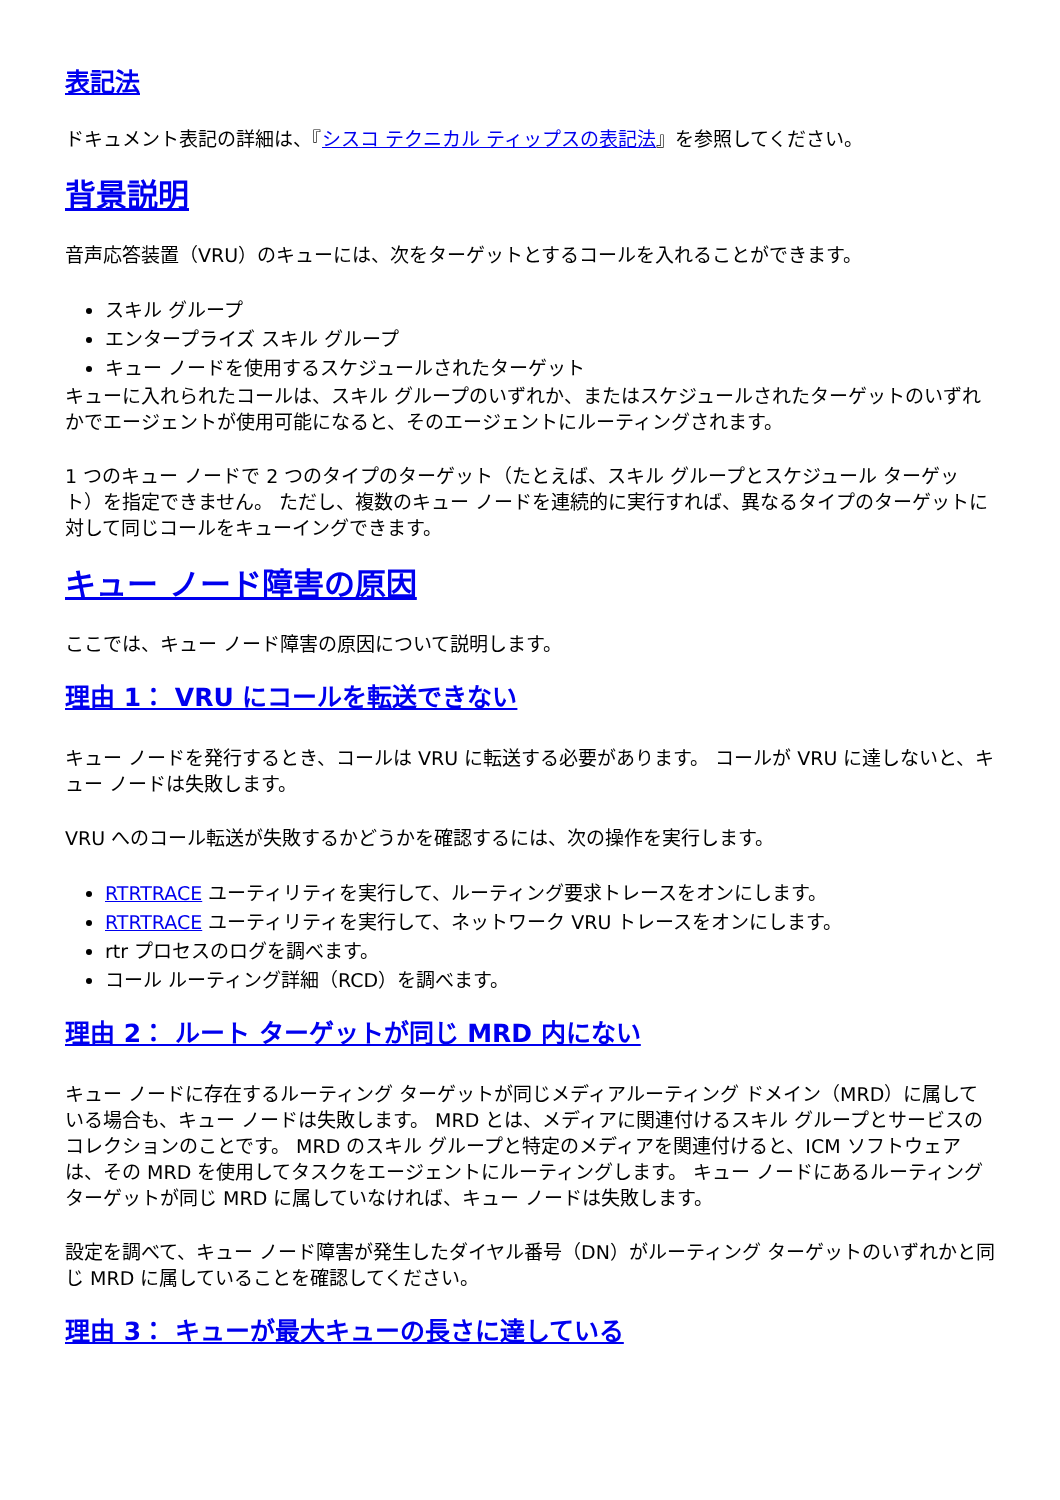表記法
ドキュメント表記の詳細は、『シスコ テクニカル ティップスの表記法』を参照してください。
背景説明
音声応答装置（VRU）のキューには、次をターゲットとするコールを入れることができます。
スキル グループ
エンタープライズ スキル グループ
キュー ノードを使用するスケジュールされたターゲット
キューに入れられたコールは、スキル グループのいずれか、またはスケジュールされたターゲットのいずれかでエージェントが使用可能になると、そのエージェントにルーティングされます。
1 つのキュー ノードで 2 つのタイプのターゲット（たとえば、スキル グループとスケジュール ターゲット）を指定できません。 ただし、複数のキュー ノードを連続的に実行すれば、異なるタイプのターゲットに対して同じコールをキューイングできます。
キュー ノード障害の原因
ここでは、キュー ノード障害の原因について説明します。
理由 1： VRU にコールを転送できない
キュー ノードを発行するとき、コールは VRU に転送する必要があります。 コールが VRU に達しないと、キュー ノードは失敗します。
VRU へのコール転送が失敗するかどうかを確認するには、次の操作を実行します。
RTRTRACE ユーティリティを実行して、ルーティング要求トレースをオンにします。
RTRTRACE ユーティリティを実行して、ネットワーク VRU トレースをオンにします。
rtr プロセスのログを調べます。
コール ルーティング詳細（RCD）を調べます。
理由 2： ルート ターゲットが同じ MRD 内にない
キュー ノードに存在するルーティング ターゲットが同じメディアルーティング ドメイン（MRD）に属している場合も、キュー ノードは失敗します。 MRD とは、メディアに関連付けるスキル グループとサービスのコレクションのことです。 MRD のスキル グループと特定のメディアを関連付けると、ICM ソフトウェアは、その MRD を使用してタスクをエージェントにルーティングします。 キュー ノードにあるルーティング ターゲットが同じ MRD に属していなければ、キュー ノードは失敗します。
設定を調べて、キュー ノード障害が発生したダイヤル番号（DN）がルーティング ターゲットのいずれかと同じ MRD に属していることを確認してください。
理由 3： キューが最大キューの長さに達している